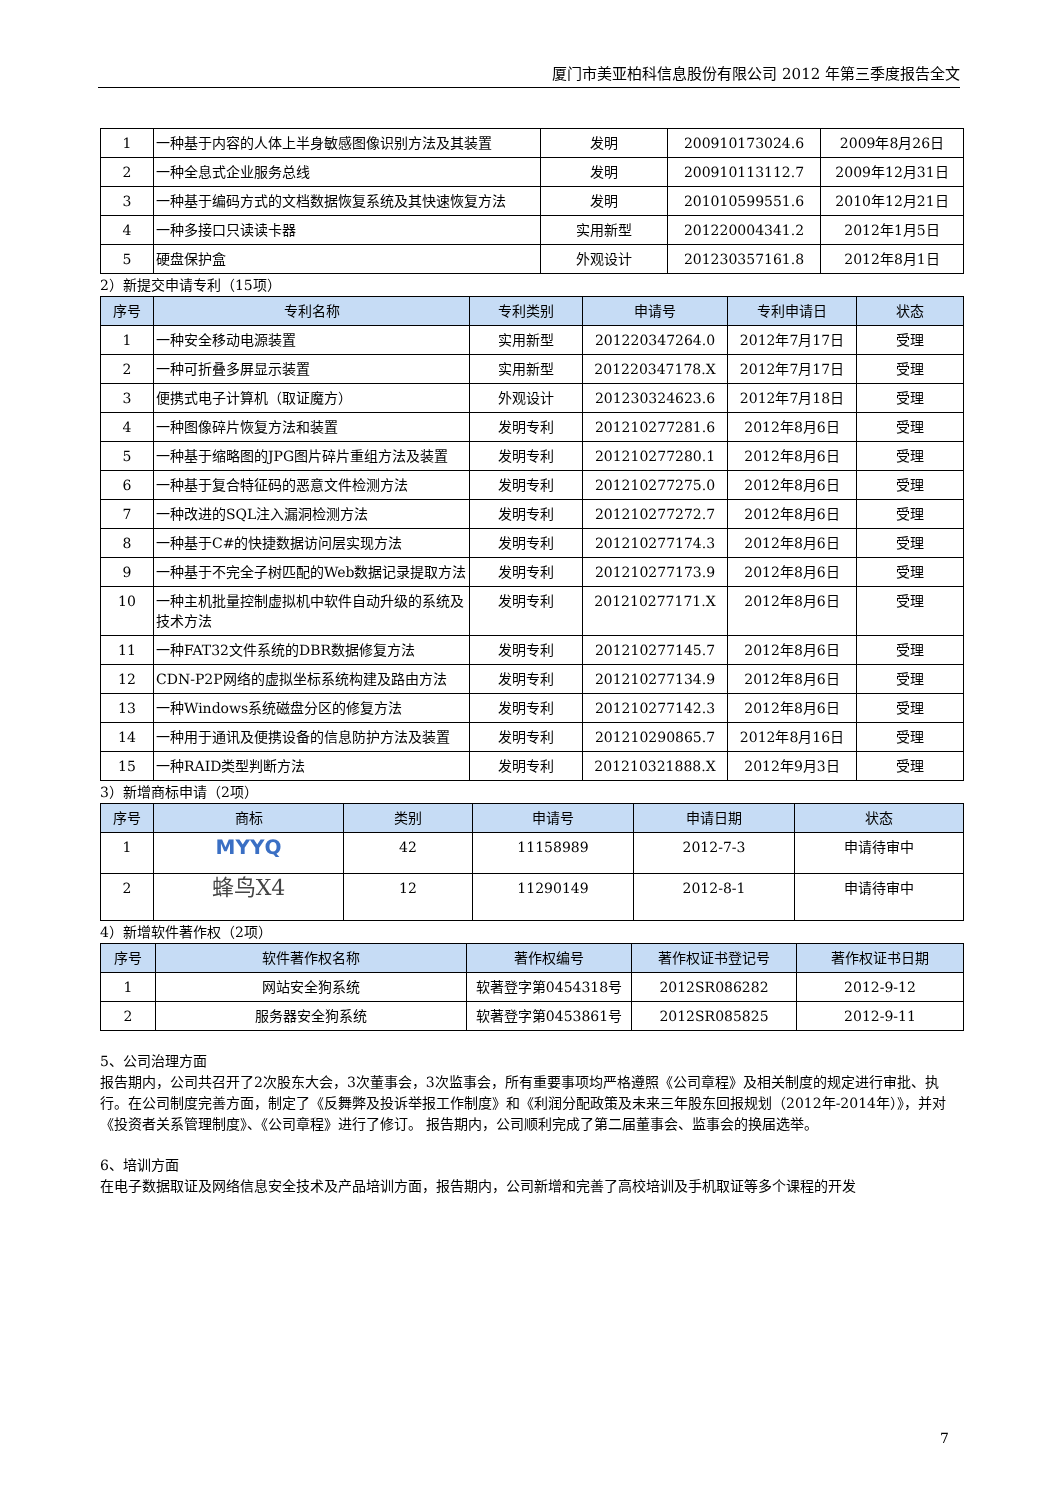厦门市美亚柏科信息股份有限公司 2012 年第三季度报告全文
| 1 | 一种基于内容的人体上半身敏感图像识别方法及其装置 | 发明 | 200910173024.6 | 2009年8月26日 |
| 2 | 一种全息式企业服务总线 | 发明 | 200910113112.7 | 2009年12月31日 |
| 3 | 一种基于编码方式的文档数据恢复系统及其快速恢复方法 | 发明 | 201010599551.6 | 2010年12月21日 |
| 4 | 一种多接口只读读卡器 | 实用新型 | 201220004341.2 | 2012年1月5日 |
| 5 | 硬盘保护盒 | 外观设计 | 201230357161.8 | 2012年8月1日 |
2）新提交申请专利（15项）
| 序号 | 专利名称 | 专利类别 | 申请号 | 专利申请日 | 状态 |
| --- | --- | --- | --- | --- | --- |
| 1 | 一种安全移动电源装置 | 实用新型 | 201220347264.0 | 2012年7月17日 | 受理 |
| 2 | 一种可折叠多屏显示装置 | 实用新型 | 201220347178.X | 2012年7月17日 | 受理 |
| 3 | 便携式电子计算机（取证魔方） | 外观设计 | 201230324623.6 | 2012年7月18日 | 受理 |
| 4 | 一种图像碎片恢复方法和装置 | 发明专利 | 201210277281.6 | 2012年8月6日 | 受理 |
| 5 | 一种基于缩略图的JPG图片碎片重组方法及装置 | 发明专利 | 201210277280.1 | 2012年8月6日 | 受理 |
| 6 | 一种基于复合特征码的恶意文件检测方法 | 发明专利 | 201210277275.0 | 2012年8月6日 | 受理 |
| 7 | 一种改进的SQL注入漏洞检测方法 | 发明专利 | 201210277272.7 | 2012年8月6日 | 受理 |
| 8 | 一种基于C#的快捷数据访问层实现方法 | 发明专利 | 201210277174.3 | 2012年8月6日 | 受理 |
| 9 | 一种基于不完全子树匹配的Web数据记录提取方法 | 发明专利 | 201210277173.9 | 2012年8月6日 | 受理 |
| 10 | 一种主机批量控制虚拟机中软件自动升级的系统及技术方法 | 发明专利 | 201210277171.X | 2012年8月6日 | 受理 |
| 11 | 一种FAT32文件系统的DBR数据修复方法 | 发明专利 | 201210277145.7 | 2012年8月6日 | 受理 |
| 12 | CDN-P2P网络的虚拟坐标系统构建及路由方法 | 发明专利 | 201210277134.9 | 2012年8月6日 | 受理 |
| 13 | 一种Windows系统磁盘分区的修复方法 | 发明专利 | 201210277142.3 | 2012年8月6日 | 受理 |
| 14 | 一种用于通讯及便携设备的信息防护方法及装置 | 发明专利 | 201210290865.7 | 2012年8月16日 | 受理 |
| 15 | 一种RAID类型判断方法 | 发明专利 | 201210321888.X | 2012年9月3日 | 受理 |
3）新增商标申请（2项）
| 序号 | 商标 | 类别 | 申请号 | 申请日期 | 状态 |
| --- | --- | --- | --- | --- | --- |
| 1 | MYYQ | 42 | 11158989 | 2012-7-3 | 申请待审中 |
| 2 | 蜂鸟X4 | 12 | 11290149 | 2012-8-1 | 申请待审中 |
4）新增软件著作权（2项）
| 序号 | 软件著作权名称 | 著作权编号 | 著作权证书登记号 | 著作权证书日期 |
| --- | --- | --- | --- | --- |
| 1 | 网站安全狗系统 | 软著登字第0454318号 | 2012SR086282 | 2012-9-12 |
| 2 | 服务器安全狗系统 | 软著登字第0453861号 | 2012SR085825 | 2012-9-11 |
5、公司治理方面
报告期内，公司共召开了2次股东大会，3次董事会，3次监事会，所有重要事项均严格遵照《公司章程》及相关制度的规定进行审批、执行。在公司制度完善方面，制定了《反舞弊及投诉举报工作制度》和《利润分配政策及未来三年股东回报规划（2012年-2014年）》，并对《投资者关系管理制度》、《公司章程》进行了修订。 报告期内，公司顺利完成了第二届董事会、监事会的换届选举。
6、培训方面
在电子数据取证及网络信息安全技术及产品培训方面，报告期内，公司新增和完善了高校培训及手机取证等多个课程的开发
7